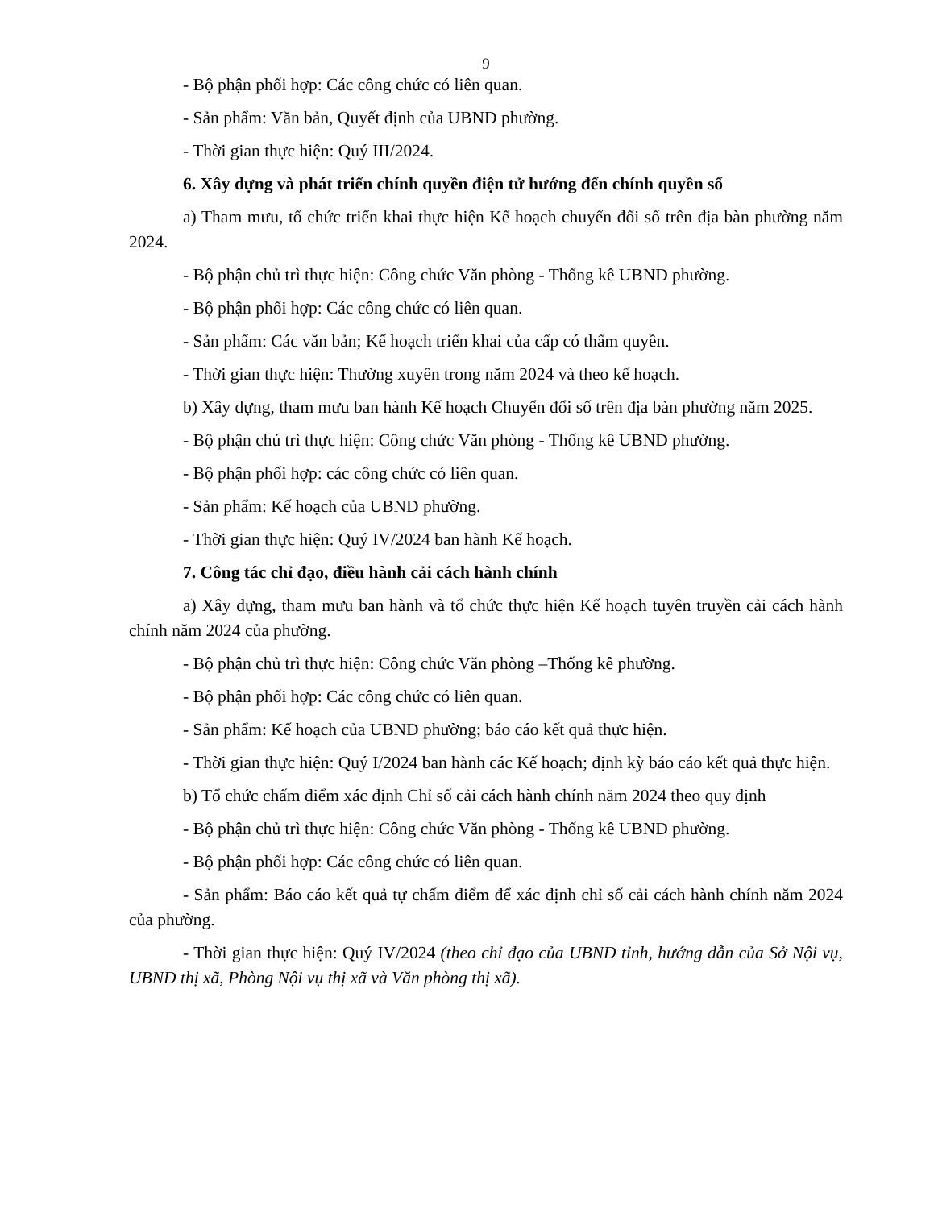9
- Bộ phận phối hợp: Các công chức có liên quan.
- Sản phẩm: Văn bản, Quyết định của UBND phường.
- Thời gian thực hiện: Quý III/2024.
6. Xây dựng và phát triển chính quyền điện tử hướng đến chính quyền số
a) Tham mưu, tổ chức triển khai thực hiện Kế hoạch chuyển đổi số trên địa bàn phường năm 2024.
- Bộ phận chủ trì thực hiện: Công chức Văn phòng - Thống kê UBND phường.
- Bộ phận phối hợp: Các công chức có liên quan.
- Sản phẩm: Các văn bản; Kế hoạch triển khai của cấp có thẩm quyền.
- Thời gian thực hiện: Thường xuyên trong năm 2024 và theo kế hoạch.
b) Xây dựng, tham mưu ban hành Kế hoạch Chuyển đổi số trên địa bàn phường năm 2025.
- Bộ phận chủ trì thực hiện: Công chức Văn phòng - Thống kê UBND phường.
- Bộ phận phối hợp: các công chức có liên quan.
- Sản phẩm: Kế hoạch của UBND phường.
- Thời gian thực hiện: Quý IV/2024 ban hành Kế hoạch.
7. Công tác chỉ đạo, điều hành cải cách hành chính
a) Xây dựng, tham mưu ban hành và tổ chức thực hiện Kế hoạch tuyên truyền cải cách hành chính năm 2024 của phường.
- Bộ phận chủ trì thực hiện: Công chức Văn phòng –Thống kê phường.
- Bộ phận phối hợp: Các công chức có liên quan.
- Sản phẩm: Kế hoạch của UBND phường; báo cáo kết quả thực hiện.
- Thời gian thực hiện: Quý I/2024 ban hành các Kế hoạch; định kỳ báo cáo kết quả thực hiện.
b) Tổ chức chấm điểm xác định Chỉ số cải cách hành chính năm 2024 theo quy định
- Bộ phận chủ trì thực hiện: Công chức Văn phòng - Thống kê UBND phường.
- Bộ phận phối hợp: Các công chức có liên quan.
- Sản phẩm: Báo cáo kết quả tự chấm điểm để xác định chỉ số cải cách hành chính năm 2024 của phường.
- Thời gian thực hiện: Quý IV/2024 (theo chỉ đạo của UBND tỉnh, hướng dẫn của Sở Nội vụ, UBND thị xã, Phòng Nội vụ thị xã và Văn phòng thị xã).